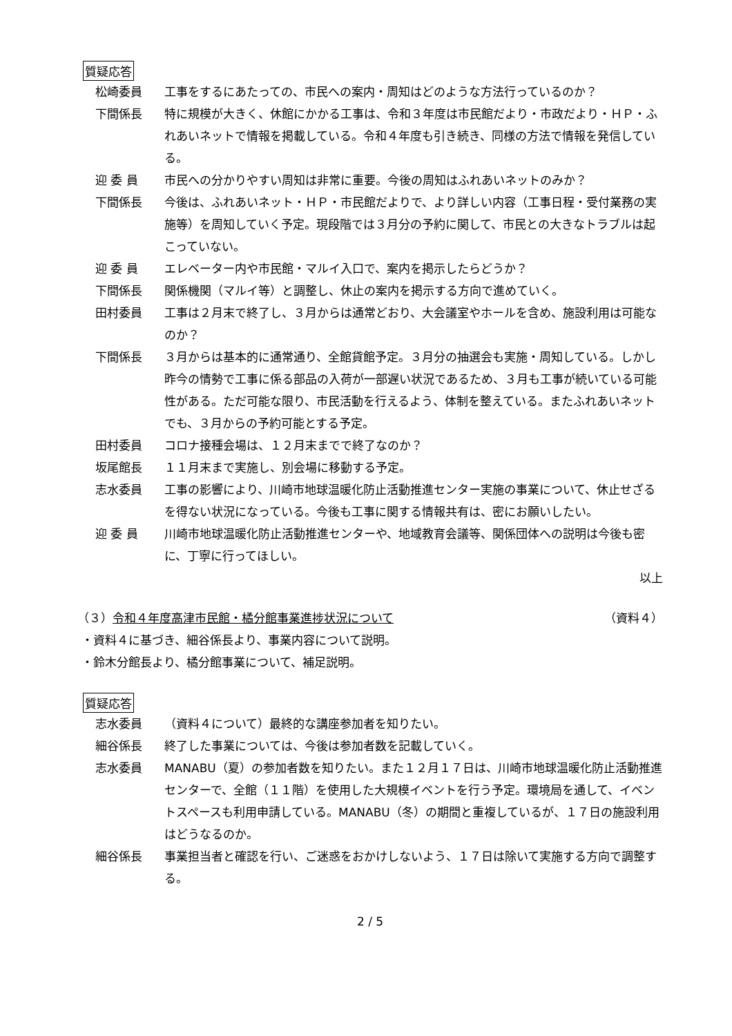質疑応答
松崎委員 工事をするにあたっての、市民への案内・周知はどのような方法行っているのか？
下間係長 特に規模が大きく、休館にかかる工事は、令和３年度は市民館だより・市政だより・ＨＰ・ふれあいネットで情報を掲載している。令和４年度も引き続き、同様の方法で情報を発信している。
迎 委 員 市民への分かりやすい周知は非常に重要。今後の周知はふれあいネットのみか？
下間係長 今後は、ふれあいネット・ＨＰ・市民館だよりで、より詳しい内容（工事日程・受付業務の実施等）を周知していく予定。現段階では３月分の予約に関して、市民との大きなトラブルは起こっていない。
迎 委 員 エレベーター内や市民館・マルイ入口で、案内を掲示したらどうか？
下間係長 関係機関（マルイ等）と調整し、休止の案内を掲示する方向で進めていく。
田村委員 工事は２月末で終了し、３月からは通常どおり、大会議室やホールを含め、施設利用は可能なのか？
下間係長 ３月からは基本的に通常通り、全館貸館予定。３月分の抽選会も実施・周知している。しかし昨今の情勢で工事に係る部品の入荷が一部遅い状況であるため、３月も工事が続いている可能性がある。ただ可能な限り、市民活動を行えるよう、体制を整えている。またふれあいネットでも、３月からの予約可能とする予定。
田村委員 コロナ接種会場は、１２月末までで終了なのか？
坂尾館長 １１月末まで実施し、別会場に移動する予定。
志水委員 工事の影響により、川崎市地球温暖化防止活動推進センター実施の事業について、休止せざるを得ない状況になっている。今後も工事に関する情報共有は、密にお願いしたい。
迎 委 員 川崎市地球温暖化防止活動推進センターや、地域教育会議等、関係団体への説明は今後も密に、丁寧に行ってほしい。
以上
（３）令和４年度高津市民館・橘分館事業進捗状況について
（資料４）
・資料４に基づき、細谷係長より、事業内容について説明。
・鈴木分館長より、橘分館事業について、補足説明。
質疑応答
志水委員 （資料４について）最終的な講座参加者を知りたい。
細谷係長 終了した事業については、今後は参加者数を記載していく。
志水委員 MANABU（夏）の参加者数を知りたい。また１２月１７日は、川崎市地球温暖化防止活動推進センターで、全館（１１階）を使用した大規模イベントを行う予定。環境局を通して、イベントスペースも利用申請している。MANABU（冬）の期間と重複しているが、１７日の施設利用はどうなるのか。
細谷係長 事業担当者と確認を行い、ご迷惑をおかけしないよう、１７日は除いて実施する方向で調整する。
2 / 5